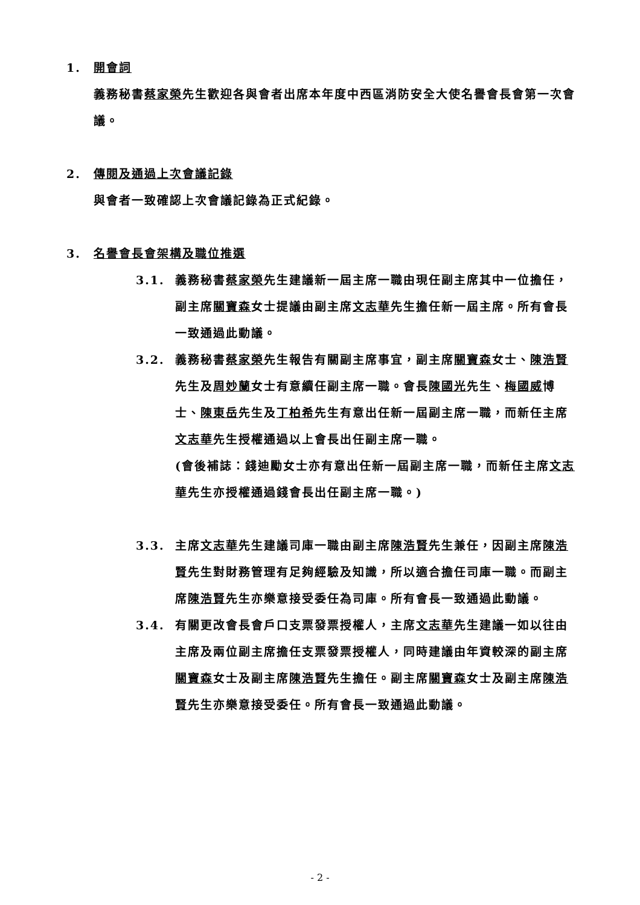1. 開會詞
義務秘書蔡家榮先生歡迎各與會者出席本年度中西區消防安全大使名譽會長會第一次會議。
2. 傳閱及通過上次會議記錄
與會者一致確認上次會議記錄為正式紀錄。
3. 名譽會長會架構及職位推選
3.1. 義務秘書蔡家榮先生建議新一屆主席一職由現任副主席其中一位擔任，副主席關寶森女士提議由副主席文志華先生擔任新一屆主席。所有會長一致通過此動議。
3.2. 義務秘書蔡家榮先生報告有關副主席事宜，副主席關寶森女士、陳浩賢先生及周妙蘭女士有意續任副主席一職。會長陳國光先生、梅國威博士、陳東岳先生及丁柏希先生有意出任新一屆副主席一職，而新任主席文志華先生授權通過以上會長出任副主席一職。
(會後補誌：錢迪勵女士亦有意出任新一屆副主席一職，而新任主席文志華先生亦授權通過錢會長出任副主席一職。)
3.3. 主席文志華先生建議司庫一職由副主席陳浩賢先生兼任，因副主席陳浩賢先生對財務管理有足夠經驗及知識，所以適合擔任司庫一職。而副主席陳浩賢先生亦樂意接受委任為司庫。所有會長一致通過此動議。
3.4. 有關更改會長會戶口支票發票授權人，主席文志華先生建議一如以往由主席及兩位副主席擔任支票發票授權人，同時建議由年資較深的副主席關寶森女士及副主席陳浩賢先生擔任。副主席關寶森女士及副主席陳浩賢先生亦樂意接受委任。所有會長一致通過此動議。
- 2 -